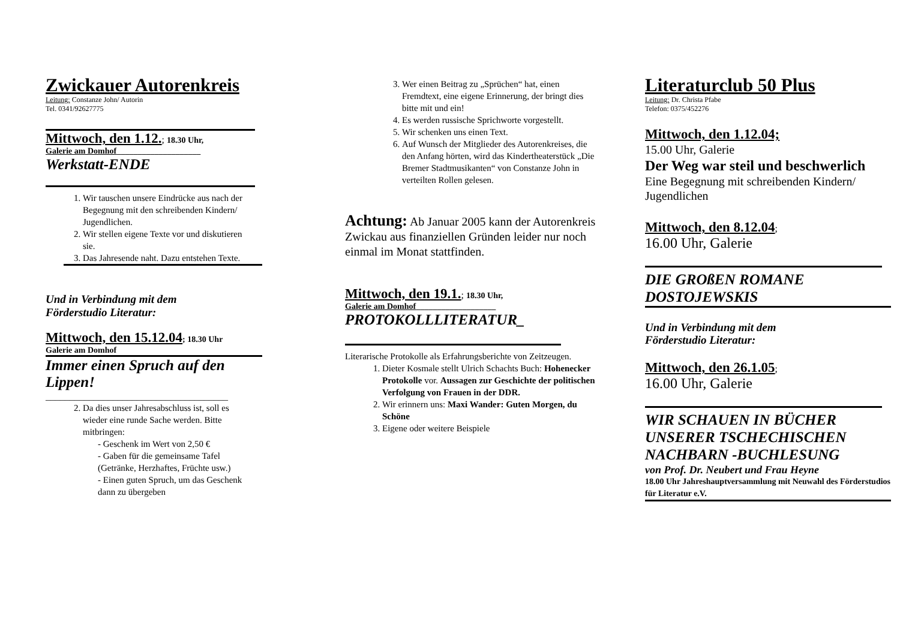Zwickauer Autorenkreis
Leitung: Constanze John/ Autorin
Tel. 0341/92627775
Mittwoch, den 1.12.; 18.30 Uhr,
Galerie am Domhof____________________
Werkstatt-ENDE
1. Wir tauschen unsere Eindrücke aus nach der Begegnung mit den schreibenden Kindern/ Jugendlichen.
2. Wir stellen eigene Texte vor und diskutieren sie.
3. Das Jahresende naht. Dazu entstehen Texte.
Und in Verbindung mit dem
Förderstudio Literatur:
Mittwoch, den 15.12.04; 18.30 Uhr
Galerie am Domhof
Immer einen Spruch auf den Lippen!
______________________________________
2. Da dies unser Jahresabschluss ist, soll es wieder eine runde Sache werden. Bitte mitbringen:
- Geschenk im Wert von 2,50 €
- Gaben für die gemeinsame Tafel (Getränke, Herzhaftes, Früchte usw.)
- Einen guten Spruch, um das Geschenk dann zu übergeben
3. Wer einen Beitrag zu „Sprüchen“ hat, einen Fremdtext, eine eigene Erinnerung, der bringt dies bitte mit und ein!
4. Es werden russische Sprichworte vorgestellt.
5. Wir schenken uns einen Text.
6. Auf Wunsch der Mitglieder des Autorenkreises, die den Anfang hörten, wird das Kindertheaterstück „Die Bremer Stadtmusikanten“ von Constanze John in verteilten Rollen gelesen.
Achtung: Ab Januar 2005 kann der Autorenkreis Zwickau aus finanziellen Gründen leider nur noch einmal im Monat stattfinden.
Mittwoch, den 19.1.; 18.30 Uhr,
Galerie am Domhof___________________
PROTOKOLLLITERATUR_
Literarische Protokolle als Erfahrungsberichte von Zeitzeugen.
1. Dieter Kosmale stellt Ulrich Schachts Buch: Hohenecker Protokolle vor. Aussagen zur Geschichte der politischen Verfolgung von Frauen in der DDR.
2. Wir erinnern uns: Maxi Wander: Guten Morgen, du Schöne
3. Eigene oder weitere Beispiele
Literaturclub 50 Plus
Leitung: Dr. Christa Pfabe
Telefon: 0375/452276
Mittwoch, den 1.12.04;
15.00 Uhr, Galerie
Der Weg war steil und beschwerlich
Eine Begegnung mit schreibenden Kindern/ Jugendlichen
Mittwoch, den 8.12.04;
16.00 Uhr, Galerie
DIE GROßEN ROMANE DOSTOJEWSKIS
Und in Verbindung mit dem
Förderstudio Literatur:
Mittwoch, den 26.1.05;
16.00 Uhr, Galerie
WIR SCHAUEN IN BÜCHER UNSERER TSCHECHISCHEN NACHBARN -BUCHLESUNG
von Prof. Dr. Neubert und Frau Heyne
18.00 Uhr Jahreshauptversammlung mit Neuwahl des Förderstudios für Literatur e.V.